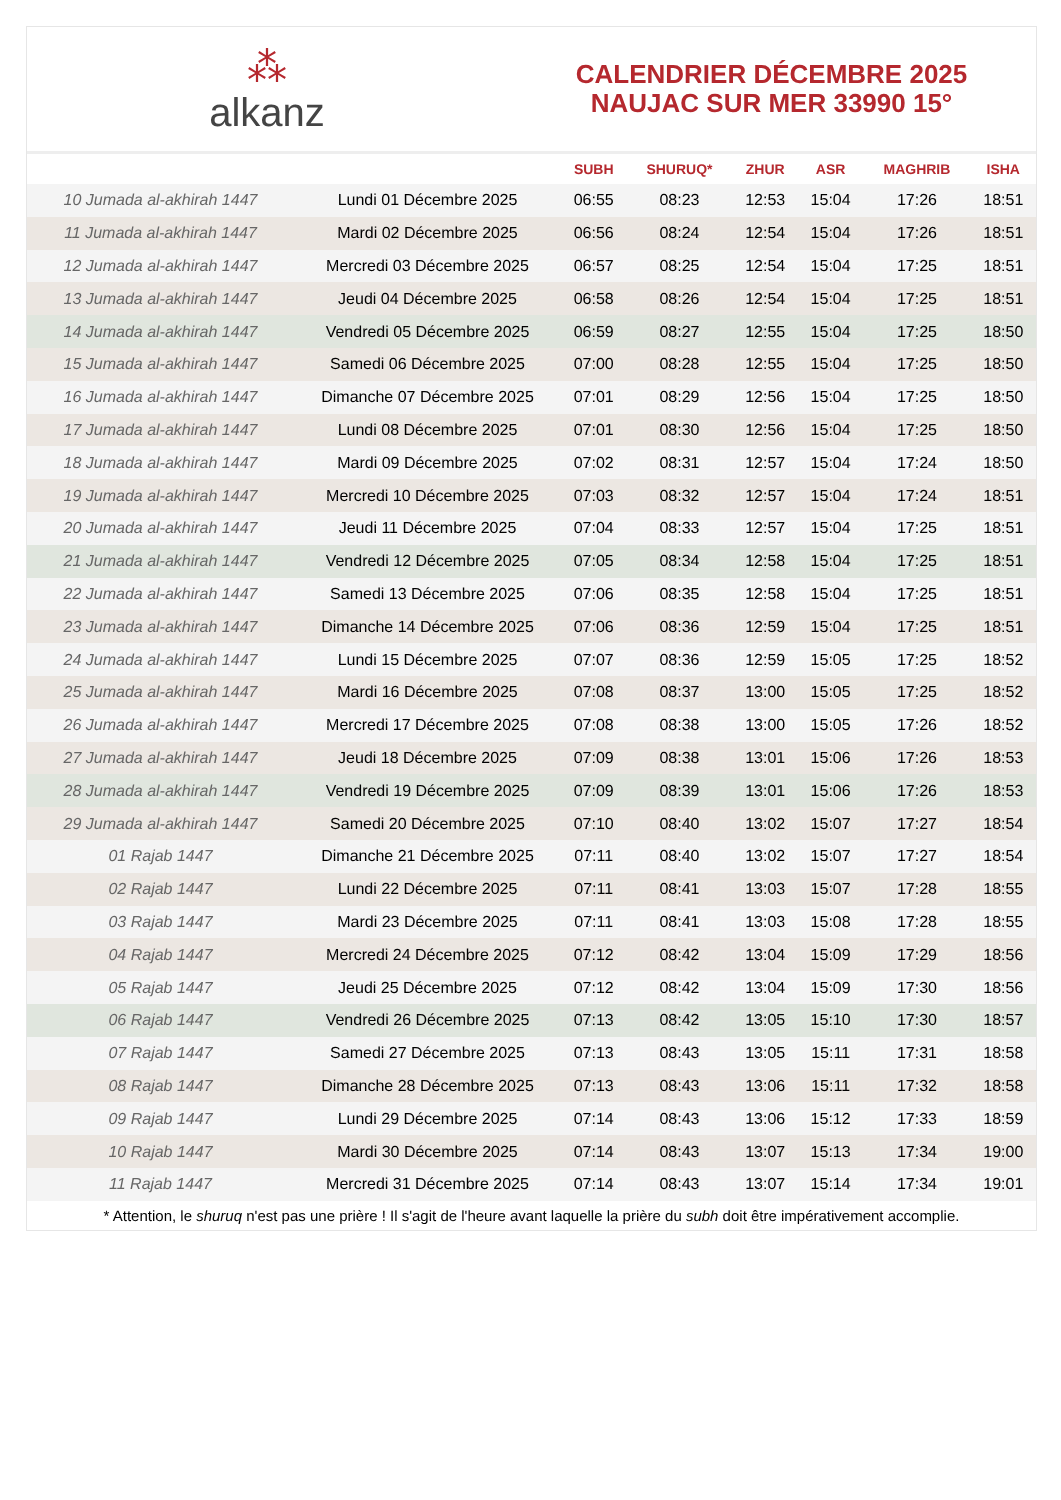⁂
alkanz
CALENDRIER DÉCEMBRE 2025
NAUJAC SUR MER 33990 15°
| | | SUBH | SHURUQ* | ZHUR | ASR | MAGHRIB | ISHA |
| --- | --- | --- | --- | --- | --- | --- | --- |
| 10 Jumada al-akhirah 1447 | Lundi 01 Décembre 2025 | 06:55 | 08:23 | 12:53 | 15:04 | 17:26 | 18:51 |
| 11 Jumada al-akhirah 1447 | Mardi 02 Décembre 2025 | 06:56 | 08:24 | 12:54 | 15:04 | 17:26 | 18:51 |
| 12 Jumada al-akhirah 1447 | Mercredi 03 Décembre 2025 | 06:57 | 08:25 | 12:54 | 15:04 | 17:25 | 18:51 |
| 13 Jumada al-akhirah 1447 | Jeudi 04 Décembre 2025 | 06:58 | 08:26 | 12:54 | 15:04 | 17:25 | 18:51 |
| 14 Jumada al-akhirah 1447 | Vendredi 05 Décembre 2025 | 06:59 | 08:27 | 12:55 | 15:04 | 17:25 | 18:50 |
| 15 Jumada al-akhirah 1447 | Samedi 06 Décembre 2025 | 07:00 | 08:28 | 12:55 | 15:04 | 17:25 | 18:50 |
| 16 Jumada al-akhirah 1447 | Dimanche 07 Décembre 2025 | 07:01 | 08:29 | 12:56 | 15:04 | 17:25 | 18:50 |
| 17 Jumada al-akhirah 1447 | Lundi 08 Décembre 2025 | 07:01 | 08:30 | 12:56 | 15:04 | 17:25 | 18:50 |
| 18 Jumada al-akhirah 1447 | Mardi 09 Décembre 2025 | 07:02 | 08:31 | 12:57 | 15:04 | 17:24 | 18:50 |
| 19 Jumada al-akhirah 1447 | Mercredi 10 Décembre 2025 | 07:03 | 08:32 | 12:57 | 15:04 | 17:24 | 18:51 |
| 20 Jumada al-akhirah 1447 | Jeudi 11 Décembre 2025 | 07:04 | 08:33 | 12:57 | 15:04 | 17:25 | 18:51 |
| 21 Jumada al-akhirah 1447 | Vendredi 12 Décembre 2025 | 07:05 | 08:34 | 12:58 | 15:04 | 17:25 | 18:51 |
| 22 Jumada al-akhirah 1447 | Samedi 13 Décembre 2025 | 07:06 | 08:35 | 12:58 | 15:04 | 17:25 | 18:51 |
| 23 Jumada al-akhirah 1447 | Dimanche 14 Décembre 2025 | 07:06 | 08:36 | 12:59 | 15:04 | 17:25 | 18:51 |
| 24 Jumada al-akhirah 1447 | Lundi 15 Décembre 2025 | 07:07 | 08:36 | 12:59 | 15:05 | 17:25 | 18:52 |
| 25 Jumada al-akhirah 1447 | Mardi 16 Décembre 2025 | 07:08 | 08:37 | 13:00 | 15:05 | 17:25 | 18:52 |
| 26 Jumada al-akhirah 1447 | Mercredi 17 Décembre 2025 | 07:08 | 08:38 | 13:00 | 15:05 | 17:26 | 18:52 |
| 27 Jumada al-akhirah 1447 | Jeudi 18 Décembre 2025 | 07:09 | 08:38 | 13:01 | 15:06 | 17:26 | 18:53 |
| 28 Jumada al-akhirah 1447 | Vendredi 19 Décembre 2025 | 07:09 | 08:39 | 13:01 | 15:06 | 17:26 | 18:53 |
| 29 Jumada al-akhirah 1447 | Samedi 20 Décembre 2025 | 07:10 | 08:40 | 13:02 | 15:07 | 17:27 | 18:54 |
| 01 Rajab 1447 | Dimanche 21 Décembre 2025 | 07:11 | 08:40 | 13:02 | 15:07 | 17:27 | 18:54 |
| 02 Rajab 1447 | Lundi 22 Décembre 2025 | 07:11 | 08:41 | 13:03 | 15:07 | 17:28 | 18:55 |
| 03 Rajab 1447 | Mardi 23 Décembre 2025 | 07:11 | 08:41 | 13:03 | 15:08 | 17:28 | 18:55 |
| 04 Rajab 1447 | Mercredi 24 Décembre 2025 | 07:12 | 08:42 | 13:04 | 15:09 | 17:29 | 18:56 |
| 05 Rajab 1447 | Jeudi 25 Décembre 2025 | 07:12 | 08:42 | 13:04 | 15:09 | 17:30 | 18:56 |
| 06 Rajab 1447 | Vendredi 26 Décembre 2025 | 07:13 | 08:42 | 13:05 | 15:10 | 17:30 | 18:57 |
| 07 Rajab 1447 | Samedi 27 Décembre 2025 | 07:13 | 08:43 | 13:05 | 15:11 | 17:31 | 18:58 |
| 08 Rajab 1447 | Dimanche 28 Décembre 2025 | 07:13 | 08:43 | 13:06 | 15:11 | 17:32 | 18:58 |
| 09 Rajab 1447 | Lundi 29 Décembre 2025 | 07:14 | 08:43 | 13:06 | 15:12 | 17:33 | 18:59 |
| 10 Rajab 1447 | Mardi 30 Décembre 2025 | 07:14 | 08:43 | 13:07 | 15:13 | 17:34 | 19:00 |
| 11 Rajab 1447 | Mercredi 31 Décembre 2025 | 07:14 | 08:43 | 13:07 | 15:14 | 17:34 | 19:01 |
* Attention, le shuruq n'est pas une prière ! Il s'agit de l'heure avant laquelle la prière du subh doit être impérativement accomplie.